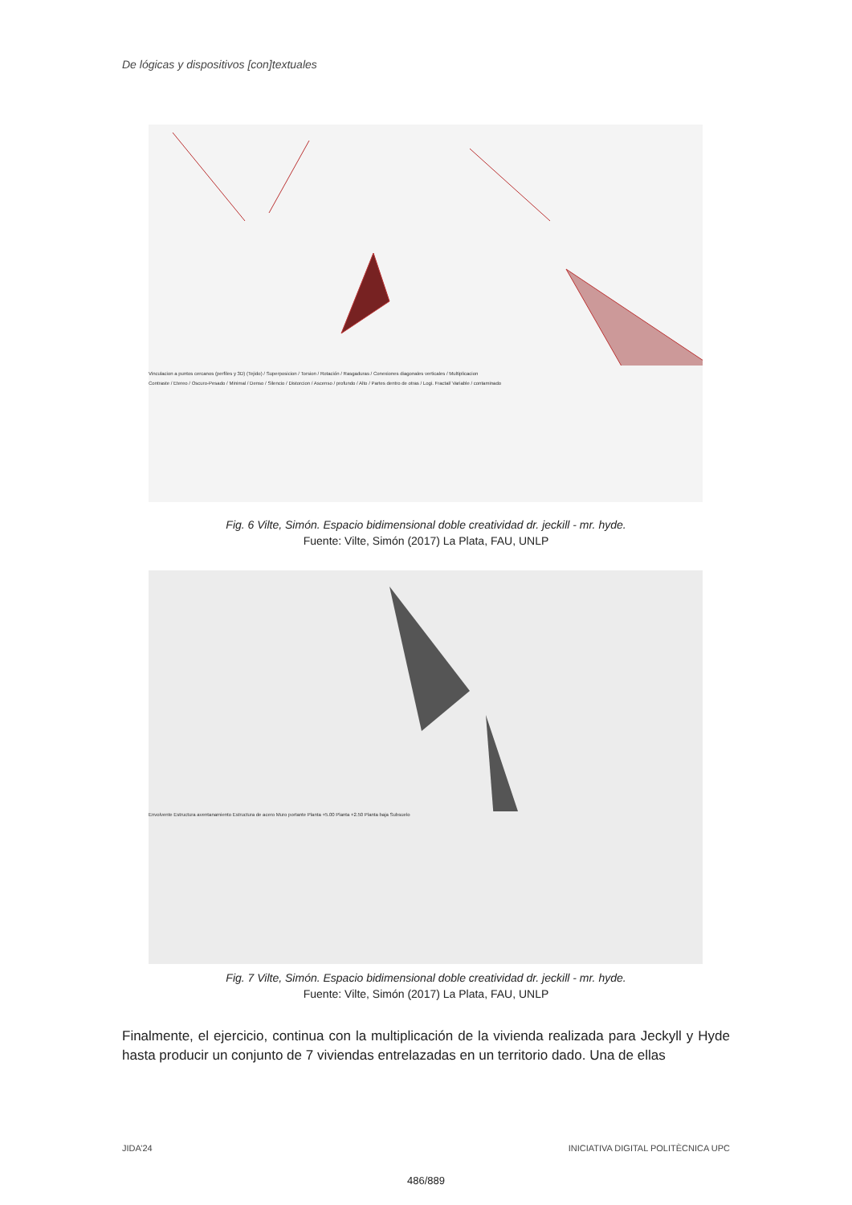De lógicas y dispositivos [con]textuales
Vinculacion a puntos cercanos (perfiles y 3D) (Tejido) / Superposicion / Torsion / Rotación / Rasgaduras / Conexiones diagonales verticales / Multiplicacion
Contraste / Etereo / Oscuro-Pesado / Minimal / Denso / Silencio / Distorcion / Ascenso / profundo / Alto / Partes dentro de otras / Logi. Fractal/ Variable / contaminado
Fig. 6 Vilte, Simón. Espacio bidimensional doble creatividad dr. jeckill - mr. hyde.
Fuente: Vilte, Simón (2017) La Plata, FAU, UNLP
Envolvente Estructura aventanamiento Estructura de acero Muro portante Planta +5.00 Planta +2.50 Planta baja Subsuelo
Fig. 7 Vilte, Simón. Espacio bidimensional doble creatividad dr. jeckill - mr. hyde.
Fuente: Vilte, Simón (2017) La Plata, FAU, UNLP
Finalmente, el ejercicio, continua con la multiplicación de la vivienda realizada para Jeckyll y Hyde hasta producir un conjunto de 7 viviendas entrelazadas en un territorio dado. Una de ellas
JIDA’24
INICIATIVA DIGITAL POLITÈCNICA UPC
486/889